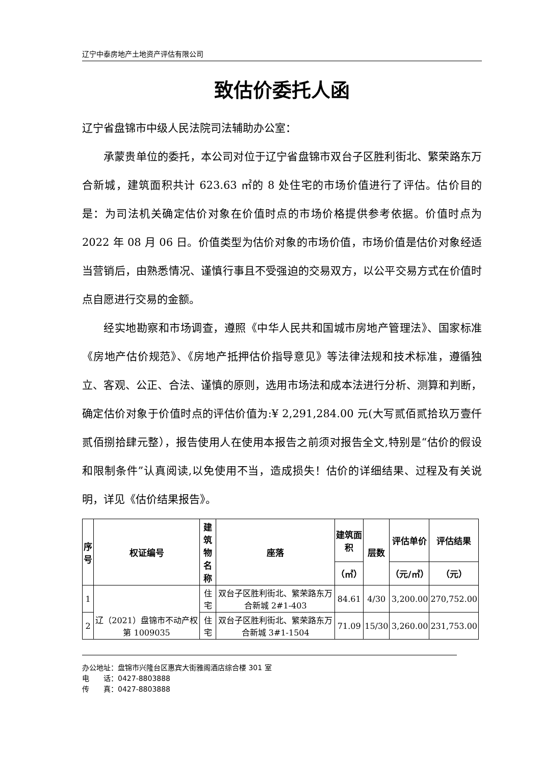辽宁中泰房地产土地资产评估有限公司
致估价委托人函
辽宁省盘锦市中级人民法院司法辅助办公室：
承蒙贵单位的委托，本公司对位于辽宁省盘锦市双台子区胜利街北、繁荣路东万合新城，建筑面积共计 623.63 ㎡的 8 处住宅的市场价值进行了评估。估价目的是：为司法机关确定估价对象在价值时点的市场价格提供参考依据。价值时点为 2022 年 08 月 06 日。价值类型为估价对象的市场价值，市场价值是估价对象经适当营销后，由熟悉情况、谨慎行事且不受强迫的交易双方，以公平交易方式在价值时点自愿进行交易的金额。
经实地勘察和市场调查，遵照《中华人民共和国城市房地产管理法》、国家标准《房地产估价规范》、《房地产抵押估价指导意见》等法律法规和技术标准，遵循独立、客观、公正、合法、谨慎的原则，选用市场法和成本法进行分析、测算和判断，确定估价对象于价值时点的评估价值为:¥ 2,291,284.00 元(大写贰佰贰拾玖万壹仟贰佰捌拾肆元整），报告使用人在使用本报告之前须对报告全文,特别是“估价的假设和限制条件”认真阅读,以免使用不当，造成损失！估价的详细结果、过程及有关说明，详见《估价结果报告》。
| 序 号 | 权证编号 | 建筑 物名 称 | 座落 | 建筑面 积 | 层数 | 评估单价 | 评估结果 |
| --- | --- | --- | --- | --- | --- | --- | --- |
| | | | | （㎡） | | （元/㎡） | （元） |
| 1 | 辽（2021）盘锦市不动产权第 1009035 | 住宅 | 双台子区胜利街北、繁荣路东万合新城 2#1-403 | 84.61 | 4/30 | 3,200.00 | 270,752.00 |
| 2 | | 住宅 | 双台子区胜利街北、繁荣路东万合新城 3#1-1504 | 71.09 | 15/30 | 3,260.00 | 231,753.00 |
办公地址：盘锦市兴隆台区惠宾大街雅阁酒店综合楼 301 室
电　　话：0427-8803888
传　　真：0427-8803888